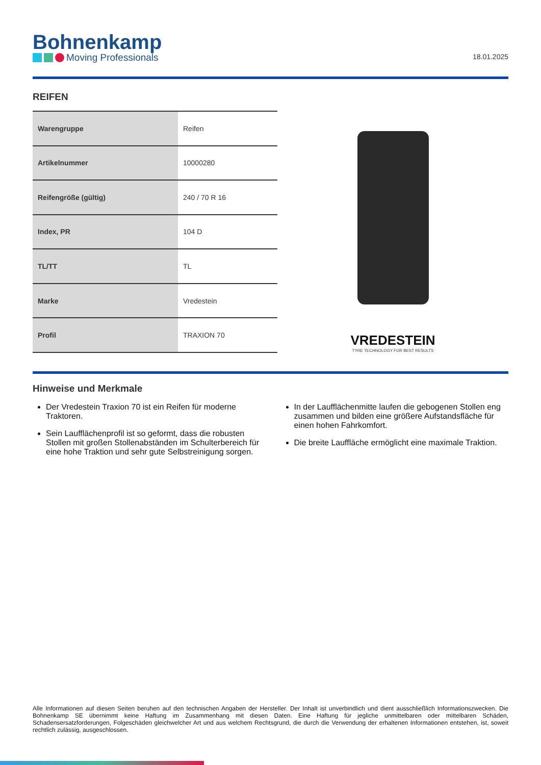Bohnenkamp
Moving Professionals
18.01.2025
REIFEN
| Warengruppe | Reifen |
| Artikelnummer | 10000280 |
| Reifengröße (gültig) | 240 / 70 R 16 |
| Index, PR | 104 D |
| TL/TT | TL |
| Marke | Vredestein |
| Profil | TRAXION 70 |
VREDESTEIN
TYRE TECHNOLOGY FOR BEST RESULTS
Hinweise und Merkmale
Der Vredestein Traxion 70 ist ein Reifen für moderne Traktoren.
Sein Laufflächenprofil ist so geformt, dass die robusten Stollen mit großen Stollenabständen im Schulterbereich für eine hohe Traktion und sehr gute Selbstreinigung sorgen.
In der Laufflächenmitte laufen die gebogenen Stollen eng zusammen und bilden eine größere Aufstandsfläche für einen hohen Fahrkomfort.
Die breite Lauffläche ermöglicht eine maximale Traktion.
Alle Informationen auf diesen Seiten beruhen auf den technischen Angaben der Hersteller. Der Inhalt ist unverbindlich und dient ausschließlich Informationszwecken. Die Bohnenkamp SE übernimmt keine Haftung im Zusammenhang mit diesen Daten. Eine Haftung für jegliche unmittelbaren oder mittelbaren Schäden, Schadensersatzforderungen, Folgeschäden gleichwelcher Art und aus welchem Rechtsgrund, die durch die Verwendung der erhaltenen Informationen entstehen, ist, soweit rechtlich zulässig, ausgeschlossen.